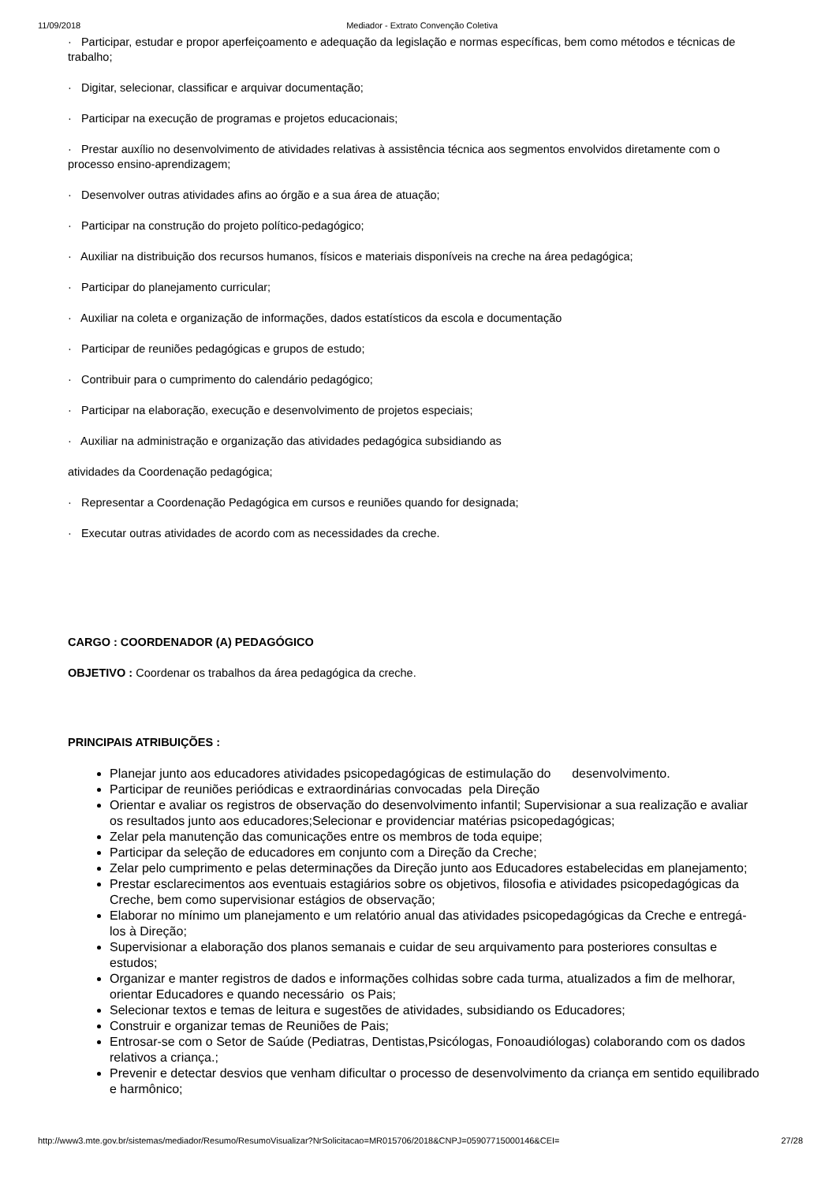11/09/2018 Mediador - Extrato Convenção Coletiva
· Participar, estudar e propor aperfeiçoamento e adequação da legislação e normas específicas, bem como métodos e técnicas de trabalho;
· Digitar, selecionar, classificar e arquivar documentação;
· Participar na execução de programas e projetos educacionais;
· Prestar auxílio no desenvolvimento de atividades relativas à assistência técnica aos segmentos envolvidos diretamente com o processo ensino-aprendizagem;
· Desenvolver outras atividades afins ao órgão e a sua área de atuação;
· Participar na construção do projeto político-pedagógico;
· Auxiliar na distribuição dos recursos humanos, físicos e materiais disponíveis na creche na área pedagógica;
· Participar do planejamento curricular;
· Auxiliar na coleta e organização de informações, dados estatísticos da escola e documentação
· Participar de reuniões pedagógicas e grupos de estudo;
· Contribuir para o cumprimento do calendário pedagógico;
· Participar na elaboração, execução e desenvolvimento de projetos especiais;
· Auxiliar na administração e organização das atividades pedagógica subsidiando as
atividades da Coordenação pedagógica;
· Representar a Coordenação Pedagógica em cursos e reuniões quando for designada;
· Executar outras atividades de acordo com as necessidades da creche.
CARGO : COORDENADOR (A) PEDAGÓGICO
OBJETIVO : Coordenar os trabalhos da área pedagógica da creche.
PRINCIPAIS ATRIBUIÇÕES :
Planejar junto aos educadores atividades psicopedagógicas de estimulação do desenvolvimento.
Participar de reuniões periódicas e extraordinárias convocadas pela Direção
Orientar e avaliar os registros de observação do desenvolvimento infantil; Supervisionar a sua realização e avaliar os resultados junto aos educadores;Selecionar e providenciar matérias psicopedagógicas;
Zelar pela manutenção das comunicações entre os membros de toda equipe;
Participar da seleção de educadores em conjunto com a Direção da Creche;
Zelar pelo cumprimento e pelas determinações da Direção junto aos Educadores estabelecidas em planejamento;
Prestar esclarecimentos aos eventuais estagiários sobre os objetivos, filosofia e atividades psicopedagógicas da Creche, bem como supervisionar estágios de observação;
Elaborar no mínimo um planejamento e um relatório anual das atividades psicopedagógicas da Creche e entregá-los à Direção;
Supervisionar a elaboração dos planos semanais e cuidar de seu arquivamento para posteriores consultas e estudos;
Organizar e manter registros de dados e informações colhidas sobre cada turma, atualizados a fim de melhorar, orientar Educadores e quando necessário os Pais;
Selecionar textos e temas de leitura e sugestões de atividades, subsidiando os Educadores;
Construir e organizar temas de Reuniões de Pais;
Entrosar-se com o Setor de Saúde (Pediatras, Dentistas,Psicólogas, Fonoaudiólogas) colaborando com os dados relativos a criança.;
Prevenir e detectar desvios que venham dificultar o processo de desenvolvimento da criança em sentido equilibrado e harmônico;
http://www3.mte.gov.br/sistemas/mediador/Resumo/ResumoVisualizar?NrSolicitacao=MR015706/2018&CNPJ=05907715000146&CEI= 27/28